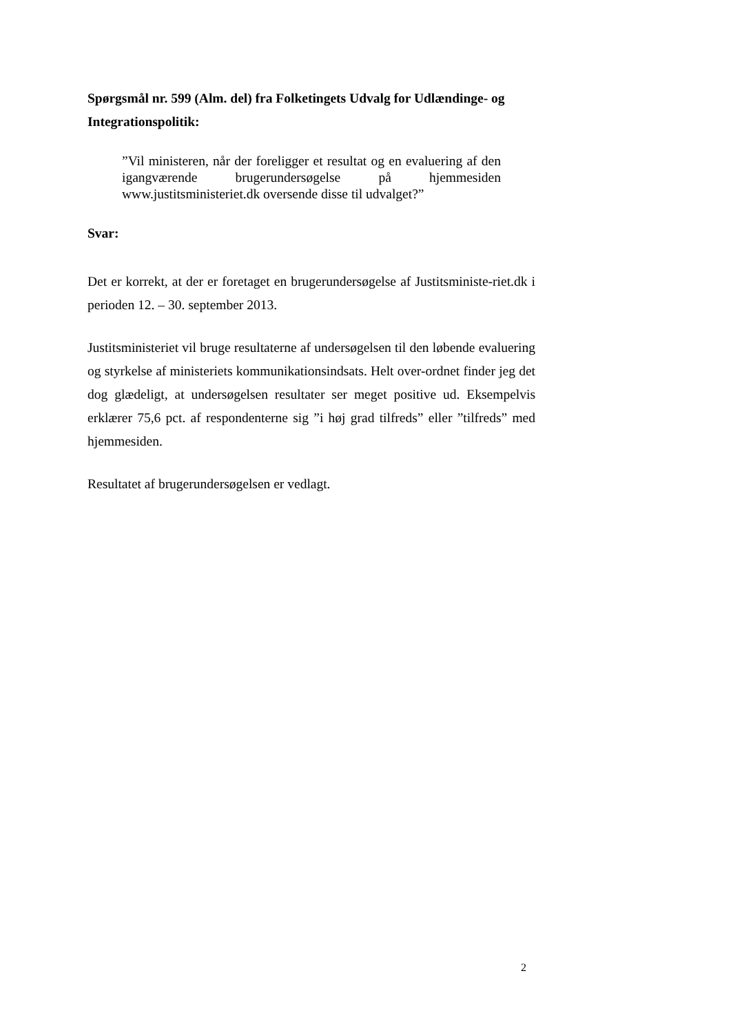Spørgsmål nr. 599 (Alm. del) fra Folketingets Udvalg for Udlændinge- og Integrationspolitik:
”Vil ministeren, når der foreligger et resultat og en evaluering af den igangværende brugerundersøgelse på hjemmesiden www.justitsministeriet.dk oversende disse til udvalget?”
Svar:
Det er korrekt, at der er foretaget en brugerundersøgelse af Justitsministe-riet.dk i perioden 12. – 30. september 2013.
Justitsministeriet vil bruge resultaterne af undersøgelsen til den løbende evaluering og styrkelse af ministeriets kommunikationsindsats. Helt over-ordnet finder jeg det dog glædeligt, at undersøgelsen resultater ser meget positive ud. Eksempelvis erklærer 75,6 pct. af respondenterne sig ”i høj grad tilfreds” eller ”tilfreds” med hjemmesiden.
Resultatet af brugerundersøgelsen er vedlagt.
2